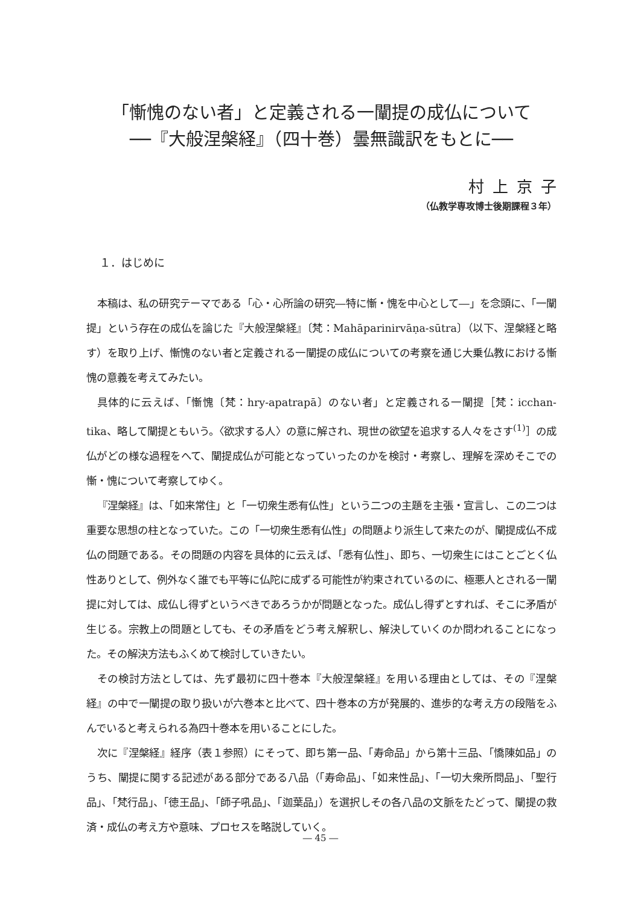「慚愧のない者」と定義される一闡提の成仏について
──『大般涅槃経』（四十巻）曇無識訳をもとに──
村上京子
（仏教学専攻博士後期課程３年）
１．はじめに
本稿は、私の研究テーマである「心・心所論の研究―特に慚・愧を中心として―」を念頭に、「一闡提」という存在の成仏を論じた『大般涅槃経』〔梵：Mahāparinirvāṇa-sūtra〕（以下、涅槃経と略す）を取り上げ、慚愧のない者と定義される一闡提の成仏についての考察を通じ大乗仏教における慚愧の意義を考えてみたい。
具体的に云えば、「慚愧〔梵：hry-apatrapā〕のない者」と定義される一闡提［梵：icchan-tika、略して闡提ともいう。〈欲求する人〉の意に解され、現世の欲望を追求する人々をさす<sup>(1)</sup>］の成仏がどの様な過程をへて、闡提成仏が可能となっていったのかを検討・考察し、理解を深めそこでの慚・愧について考察してゆく。
『涅槃経』は、「如来常住」と「一切衆生悉有仏性」という二つの主題を主張・宣言し、この二つは重要な思想の柱となっていた。この「一切衆生悉有仏性」の問題より派生して来たのが、闡提成仏不成仏の問題である。その問題の内容を具体的に云えば、「悉有仏性」、即ち、一切衆生にはことごとく仏性ありとして、例外なく誰でも平等に仏陀に成ずる可能性が約束されているのに、極悪人とされる一闡提に対しては、成仏し得ずというべきであろうかが問題となった。成仏し得ずとすれば、そこに矛盾が生じる。宗教上の問題としても、その矛盾をどう考え解釈し、解決していくのか問われることになった。その解決方法もふくめて検討していきたい。
その検討方法としては、先ず最初に四十巻本『大般涅槃経』を用いる理由としては、その『涅槃経』の中で一闡提の取り扱いが六巻本と比べて、四十巻本の方が発展的、進歩的な考え方の段階をふんでいると考えられる為四十巻本を用いることにした。
次に『涅槃経』経序（表１参照）にそって、即ち第一品、「寿命品」から第十三品、「憍陳如品」のうち、闡提に関する記述がある部分である八品（「寿命品」、「如来性品」、「一切大衆所問品」、「聖行品」、「梵行品」、「徳王品」、「師子吼品」、「迦葉品」）を選択しその各八品の文脈をたどって、闡提の救済・成仏の考え方や意味、プロセスを略説していく。
― 45 ―